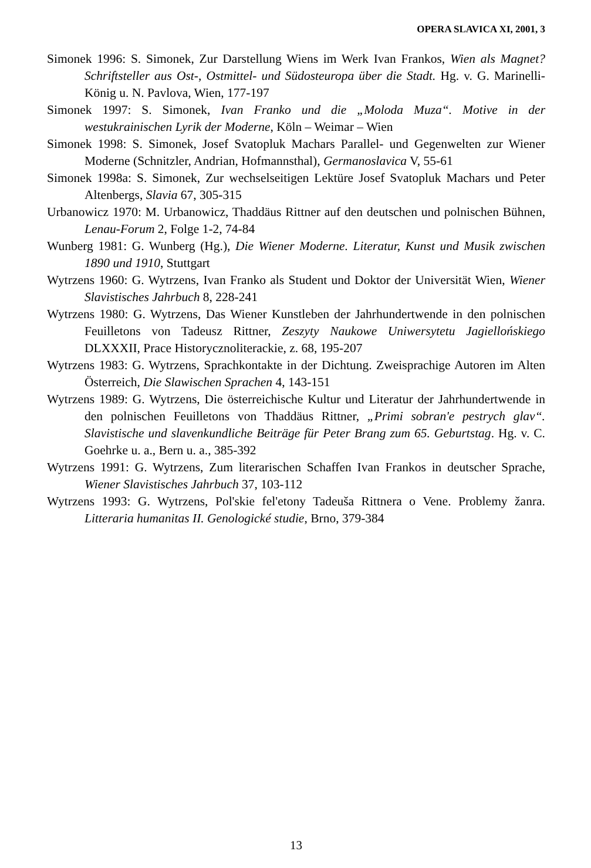OPERA SLAVICA XI, 2001, 3
Simonek 1996: S. Simonek, Zur Darstellung Wiens im Werk Ivan Frankos, Wien als Magnet? Schriftsteller aus Ost-, Ostmittel- und Südosteuropa über die Stadt. Hg. v. G. Marinelli-König u. N. Pavlova, Wien, 177-197
Simonek 1997: S. Simonek, Ivan Franko und die „Moloda Muza“. Motive in der westukrainischen Lyrik der Moderne, Köln – Weimar – Wien
Simonek 1998: S. Simonek, Josef Svatopluk Machars Parallel- und Gegenwelten zur Wiener Moderne (Schnitzler, Andrian, Hofmannsthal), Germanoslavica V, 55-61
Simonek 1998a: S. Simonek, Zur wechselseitigen Lektüre Josef Svatopluk Machars und Peter Altenbergs, Slavia 67, 305-315
Urbanowicz 1970: M. Urbanowicz, Thaddäus Rittner auf den deutschen und polnischen Bühnen, Lenau-Forum 2, Folge 1-2, 74-84
Wunberg 1981: G. Wunberg (Hg.), Die Wiener Moderne. Literatur, Kunst und Musik zwischen 1890 und 1910, Stuttgart
Wytrzens 1960: G. Wytrzens, Ivan Franko als Student und Doktor der Universität Wien, Wiener Slavistisches Jahrbuch 8, 228-241
Wytrzens 1980: G. Wytrzens, Das Wiener Kunstleben der Jahrhundertwende in den polnischen Feuilletons von Tadeusz Rittner, Zeszyty Naukowe Uniwersytetu Jagiellońskiego DLXXXII, Prace Historycznoliterackie, z. 68, 195-207
Wytrzens 1983: G. Wytrzens, Sprachkontakte in der Dichtung. Zweisprachige Autoren im Alten Österreich, Die Slawischen Sprachen 4, 143-151
Wytrzens 1989: G. Wytrzens, Die österreichische Kultur und Literatur der Jahrhundertwende in den polnischen Feuilletons von Thaddäus Rittner, „Primi sobran'e pestrych glav“. Slavistische und slavenkundliche Beiträge für Peter Brang zum 65. Geburtstag. Hg. v. C. Goehrke u. a., Bern u. a., 385-392
Wytrzens 1991: G. Wytrzens, Zum literarischen Schaffen Ivan Frankos in deutscher Sprache, Wiener Slavistisches Jahrbuch 37, 103-112
Wytrzens 1993: G. Wytrzens, Pol'skie fel'etony Tadeuša Rittnera o Vene. Problemy žanra. Litteraria humanitas II. Genologické studie, Brno, 379-384
13